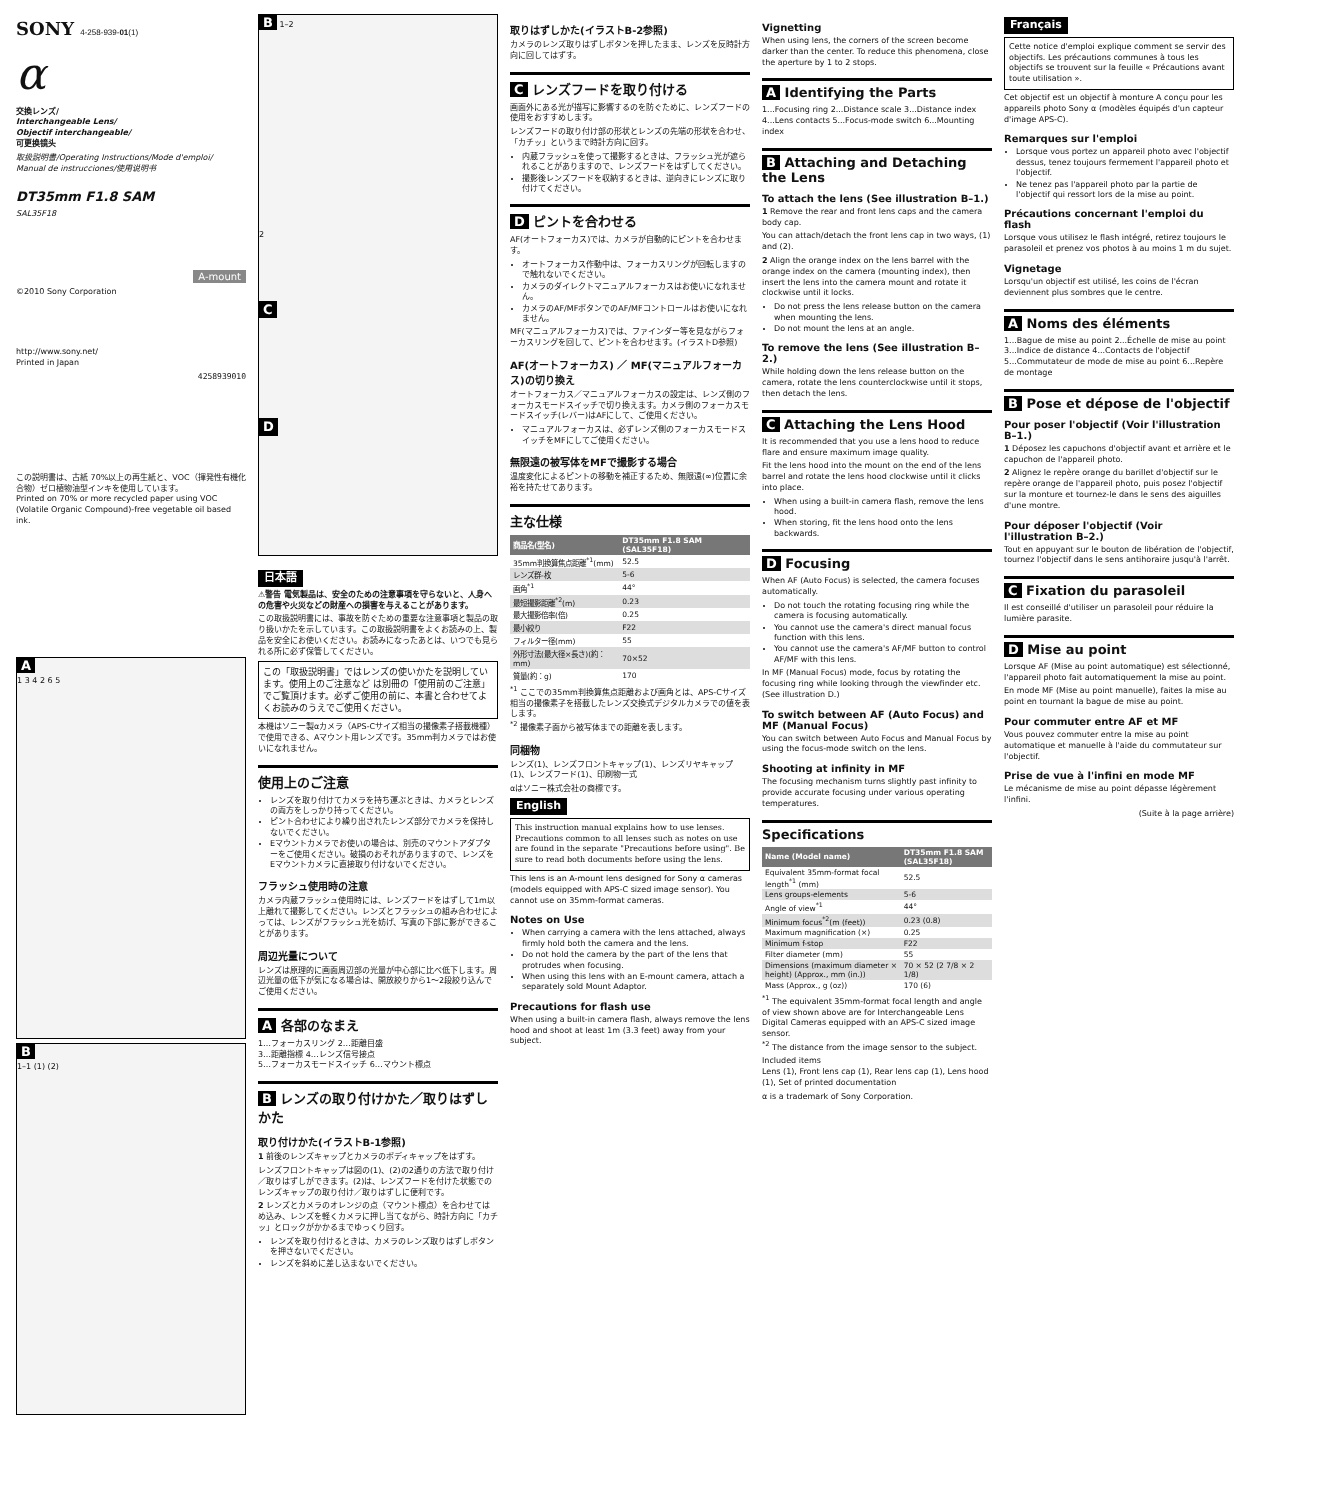SONY 4-258-939-01(1)
α
交換レンズ/
Interchangeable Lens/
Objectif interchangeable/
可更换镜头
取扱説明書/Operating Instructions/Mode d'emploi/
Manual de instrucciones/使用说明书
DT35mm F1.8 SAM
SAL35F18
A-mount
©2010 Sony Corporation
http://www.sony.net/
Printed in Japan
4258939010
この説明書は、古紙 70%以上の再生紙と、VOC（揮発性有機化合物）ゼロ植物油型インキを使用しています。
Printed on 70% or more recycled paper using VOC (Volatile Organic Compound)-free vegetable oil based ink.
A
1 3 4 2 6 5
B
1–1 (1) (2)
B 1–2
2
C
D
日本語
⚠警告 電気製品は、安全のための注意事項を守らないと、人身への危害や火災などの財産への損害を与えることがあります。
この取扱説明書には、事故を防ぐための重要な注意事項と製品の取り扱いかたを示しています。この取扱説明書をよくお読みの上、製品を安全にお使いください。お読みになったあとは、いつでも見られる所に必ず保管してください。
この「取扱説明書」ではレンズの使いかたを説明しています。使用上のご注意など は別冊の「使用前のご注意」でご覧頂けます。必ずご使用の前に、本書と合わせてよくお読みのうえでご使用ください。
本機はソニー製αカメラ（APS-Cサイズ相当の撮像素子搭載機種）で使用できる、Aマウント用レンズです。35mm判カメラではお使いになれません。
使用上のご注意
レンズを取り付けてカメラを持ち運ぶときは、カメラとレンズの両方をしっかり持ってください。
ピント合わせにより繰り出されたレンズ部分でカメラを保持しないでください。
Eマウントカメラでお使いの場合は、別売のマウントアダプターをご使用ください。破損のおそれがありますので、レンズをEマウントカメラに直接取り付けないでください。
フラッシュ使用時の注意
カメラ内蔵フラッシュ使用時には、レンズフードをはずして1m以上離れて撮影してください。レンズとフラッシュの組み合わせによっては、レンズがフラッシュ光を妨げ、写真の下部に影ができることがあります。
周辺光量について
レンズは原理的に画面周辺部の光量が中心部に比べ低下します。周辺光量の低下が気になる場合は、開放絞りから1～2段絞り込んでご使用ください。
A 各部のなまえ
1…フォーカスリング 2…距離目盛
3…距離指標 4…レンズ信号接点
5…フォーカスモードスイッチ 6…マウント標点
B レンズの取り付けかた／取りはずしかた
取り付けかた(イラストB-1参照)
1 前後のレンズキャップとカメラのボディキャップをはずす。
レンズフロントキャップは図の(1)、(2)の2通りの方法で取り付け／取りはずしができます。(2)は、レンズフードを付けた状態でのレンズキャップの取り付け／取りはずしに便利です。
2 レンズとカメラのオレンジの点（マウント標点）を合わせてはめ込み、レンズを軽くカメラに押し当てながら、時計方向に「カチッ」とロックがかかるまでゆっくり回す。
レンズを取り付けるときは、カメラのレンズ取りはずしボタンを押さないでください。
レンズを斜めに差し込まないでください。
取りはずしかた(イラストB-2参照)
カメラのレンズ取りはずしボタンを押したまま、レンズを反時計方向に回してはずす。
C レンズフードを取り付ける
画面外にある光が描写に影響するのを防ぐために、レンズフードの使用をおすすめします。
レンズフードの取り付け部の形状とレンズの先端の形状を合わせ、「カチッ」というまで時計方向に回す。
内蔵フラッシュを使って撮影するときは、フラッシュ光が遮られることがありますので、レンズフードをはずしてください。
撮影後レンズフードを収納するときは、逆向きにレンズに取り付けてください。
D ピントを合わせる
AF(オートフォーカス)では、カメラが自動的にピントを合わせます。
オートフォーカス作動中は、フォーカスリングが回転しますので触れないでください。
カメラのダイレクトマニュアルフォーカスはお使いになれません。
カメラのAF/MFボタンでのAF/MFコントロールはお使いになれません。
MF(マニュアルフォーカス)では、ファインダー等を見ながらフォーカスリングを回して、ピントを合わせます。(イラストD参照)
AF(オートフォーカス) ／ MF(マニュアルフォーカス)の切り換え
オートフォーカス／マニュアルフォーカスの設定は、レンズ側のフォーカスモードスイッチで切り換えます。カメラ側のフォーカスモードスイッチ(レバー)はAFにして、ご使用ください。
マニュアルフォーカスは、必ずレンズ側のフォーカスモードスイッチをMFにしてご使用ください。
無限遠の被写体をMFで撮影する場合
温度変化によるピントの移動を補正するため、無限遠(∞)位置に余裕を持たせてあります。
主な仕様
| 商品名(型名) | DT35mm F1.8 SAM (SAL35F18) |
| --- | --- |
| 35mm判換算焦点距離<sup>*1</sup>(mm) | 52.5 |
| レンズ群-枚 | 5-6 |
| 画角<sup>*1</sup> | 44° |
| 最短撮影距離<sup>*2</sup>(m) | 0.23 |
| 最大撮影倍率(倍) | 0.25 |
| 最小絞り | F22 |
| フィルター径(mm) | 55 |
| 外形寸法(最大径×長さ)(約：mm) | 70×52 |
| 質量(約：g) | 170 |
<sup>*1</sup> ここでの35mm判換算焦点距離および画角とは、APS-Cサイズ相当の撮像素子を搭載したレンズ交換式デジタルカメラでの値を表します。
<sup>*2</sup> 撮像素子面から被写体までの距離を表します。
同梱物
レンズ(1)、レンズフロントキャップ(1)、レンズリヤキャップ(1)、レンズフード(1)、印刷物一式
αはソニー株式会社の商標です。
English
This instruction manual explains how to use lenses. Precautions common to all lenses such as notes on use are found in the separate "Precautions before using". Be sure to read both documents before using the lens.
This lens is an A-mount lens designed for Sony α cameras (models equipped with APS-C sized image sensor). You cannot use on 35mm-format cameras.
Notes on Use
When carrying a camera with the lens attached, always firmly hold both the camera and the lens.
Do not hold the camera by the part of the lens that protrudes when focusing.
When using this lens with an E-mount camera, attach a separately sold Mount Adaptor.
Precautions for flash use
When using a built-in camera flash, always remove the lens hood and shoot at least 1m (3.3 feet) away from your subject.
Vignetting
When using lens, the corners of the screen become darker than the center. To reduce this phenomena, close the aperture by 1 to 2 stops.
A Identifying the Parts
1...Focusing ring 2...Distance scale 3...Distance index 4...Lens contacts 5...Focus-mode switch 6...Mounting index
B Attaching and Detaching the Lens
To attach the lens (See illustration B–1.)
1 Remove the rear and front lens caps and the camera body cap.
You can attach/detach the front lens cap in two ways, (1) and (2).
2 Align the orange index on the lens barrel with the orange index on the camera (mounting index), then insert the lens into the camera mount and rotate it clockwise until it locks.
Do not press the lens release button on the camera when mounting the lens.
Do not mount the lens at an angle.
To remove the lens (See illustration B–2.)
While holding down the lens release button on the camera, rotate the lens counterclockwise until it stops, then detach the lens.
C Attaching the Lens Hood
It is recommended that you use a lens hood to reduce flare and ensure maximum image quality.
Fit the lens hood into the mount on the end of the lens barrel and rotate the lens hood clockwise until it clicks into place.
When using a built-in camera flash, remove the lens hood.
When storing, fit the lens hood onto the lens backwards.
D Focusing
When AF (Auto Focus) is selected, the camera focuses automatically.
Do not touch the rotating focusing ring while the camera is focusing automatically.
You cannot use the camera's direct manual focus function with this lens.
You cannot use the camera's AF/MF button to control AF/MF with this lens.
In MF (Manual Focus) mode, focus by rotating the focusing ring while looking through the viewfinder etc. (See illustration D.)
To switch between AF (Auto Focus) and MF (Manual Focus)
You can switch between Auto Focus and Manual Focus by using the focus-mode switch on the lens.
Shooting at infinity in MF
The focusing mechanism turns slightly past infinity to provide accurate focusing under various operating temperatures.
Specifications
| Name (Model name) | DT35mm F1.8 SAM (SAL35F18) |
| --- | --- |
| Equivalent 35mm-format focal length<sup>*1</sup> (mm) | 52.5 |
| Lens groups-elements | 5-6 |
| Angle of view<sup>*1</sup> | 44° |
| Minimum focus<sup>*2</sup>(m (feet)) | 0.23 (0.8) |
| Maximum magnification (×) | 0.25 |
| Minimum f-stop | F22 |
| Filter diameter (mm) | 55 |
| Dimensions (maximum diameter × height) (Approx., mm (in.)) | 70 × 52 (2 7/8 × 2 1/8) |
| Mass (Approx., g (oz)) | 170 (6) |
<sup>*1</sup> The equivalent 35mm-format focal length and angle of view shown above are for Interchangeable Lens Digital Cameras equipped with an APS-C sized image sensor.
<sup>*2</sup> The distance from the image sensor to the subject.
Included items
Lens (1), Front lens cap (1), Rear lens cap (1), Lens hood (1), Set of printed documentation
α is a trademark of Sony Corporation.
Français
Cette notice d'emploi explique comment se servir des objectifs. Les précautions communes à tous les objectifs se trouvent sur la feuille « Précautions avant toute utilisation ».
Cet objectif est un objectif à monture A conçu pour les appareils photo Sony α (modèles équipés d'un capteur d'image APS-C).
Remarques sur l'emploi
Lorsque vous portez un appareil photo avec l'objectif dessus, tenez toujours fermement l'appareil photo et l'objectif.
Ne tenez pas l'appareil photo par la partie de l'objectif qui ressort lors de la mise au point.
Précautions concernant l'emploi du flash
Lorsque vous utilisez le flash intégré, retirez toujours le parasoleil et prenez vos photos à au moins 1 m du sujet.
Vignetage
Lorsqu'un objectif est utilisé, les coins de l'écran deviennent plus sombres que le centre.
A Noms des éléments
1...Bague de mise au point 2...Échelle de mise au point 3...Indice de distance 4...Contacts de l'objectif 5...Commutateur de mode de mise au point 6...Repère de montage
B Pose et dépose de l'objectif
Pour poser l'objectif (Voir l'illustration B–1.)
1 Déposez les capuchons d'objectif avant et arrière et le capuchon de l'appareil photo.
2 Alignez le repère orange du barillet d'objectif sur le repère orange de l'appareil photo, puis posez l'objectif sur la monture et tournez-le dans le sens des aiguilles d'une montre.
Pour déposer l'objectif (Voir l'illustration B–2.)
Tout en appuyant sur le bouton de libération de l'objectif, tournez l'objectif dans le sens antihoraire jusqu'à l'arrêt.
C Fixation du parasoleil
Il est conseillé d'utiliser un parasoleil pour réduire la lumière parasite.
D Mise au point
Lorsque AF (Mise au point automatique) est sélectionné, l'appareil photo fait automatiquement la mise au point.
En mode MF (Mise au point manuelle), faites la mise au point en tournant la bague de mise au point.
Pour commuter entre AF et MF
Vous pouvez commuter entre la mise au point automatique et manuelle à l'aide du commutateur sur l'objectif.
Prise de vue à l'infini en mode MF
Le mécanisme de mise au point dépasse légèrement l'infini.
(Suite à la page arrière)